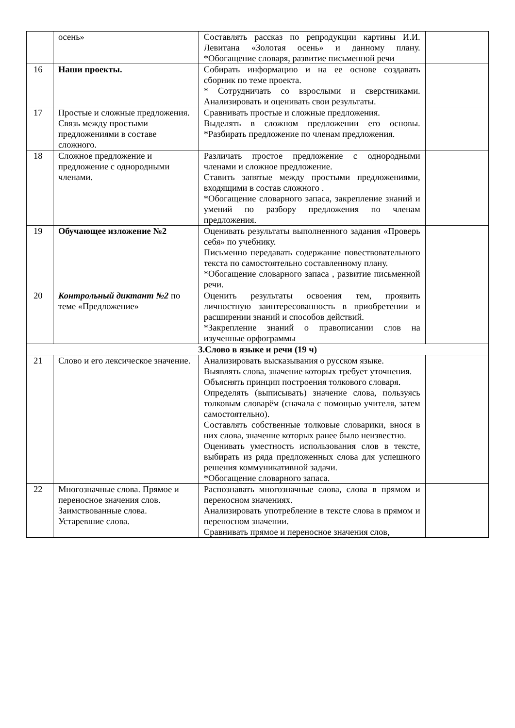| | осень» | Составлять рассказ по репродукции картины И.И. Левитана «Золотая осень» и данному плану. *Обогащение словаря, развитие письменной речи | |
| 16 | Наши проекты. | Собирать информацию и на ее основе создавать сборник по теме проекта. * Сотрудничать со взрослыми и сверстниками. Анализировать и оценивать свои результаты. | |
| 17 | Простые и сложные предложения. Связь между простыми предложениями в составе сложного. | Сравнивать простые и сложные предложения. Выделять в сложном предложении его основы. *Разбирать предложение по членам предложения. | |
| 18 | Сложное предложение и предложение с однородными членами. | Различать простое предложение с однородными членами и сложное предложение. Ставить запятые между простыми предложениями, входящими в состав сложного . *Обогащение словарного запаса, закрепление знаний и умений по разбору предложения по членам предложения. | |
| 19 | Обучающее изложение №2 | Оценивать результаты выполненного задания «Проверь себя» по учебнику. Письменно передавать содержание повествовательного текста по самостоятельно составленному плану. *Обогащение словарного запаса , развитие письменной речи. | |
| 20 | Контрольный диктант №2 по теме «Предложение» | Оценить результаты освоения тем, проявить личностную заинтересованность в приобретении и расширении знаний и способов действий. *Закрепление знаний о правописании слов на изученные орфограммы | |
| 3.Слово в языке и речи (19 ч) | | | |
| 21 | Слово и его лексическое значение. | Анализировать высказывания о русском языке. Выявлять слова, значение которых требует уточнения. Объяснять принцип построения толкового словаря. Определять (выписывать) значение слова, пользуясь толковым словарём (сначала с помощью учителя, затем самостоятельно). Составлять собственные толковые словарики, внося в них слова, значение которых ранее было неизвестно. Оценивать уместность использования слов в тексте, выбирать из ряда предложенных слова для успешного решения коммуникативной задачи. *Обогащение словарного запаса. | |
| 22 | Многозначные слова. Прямое и переносное значения слов. Заимствованные слова. Устаревшие слова. | Распознавать многозначные слова, слова в прямом и переносном значениях. Анализировать употребление в тексте слова в прямом и переносном значении. Сравнивать прямое и переносное значения слов, | |